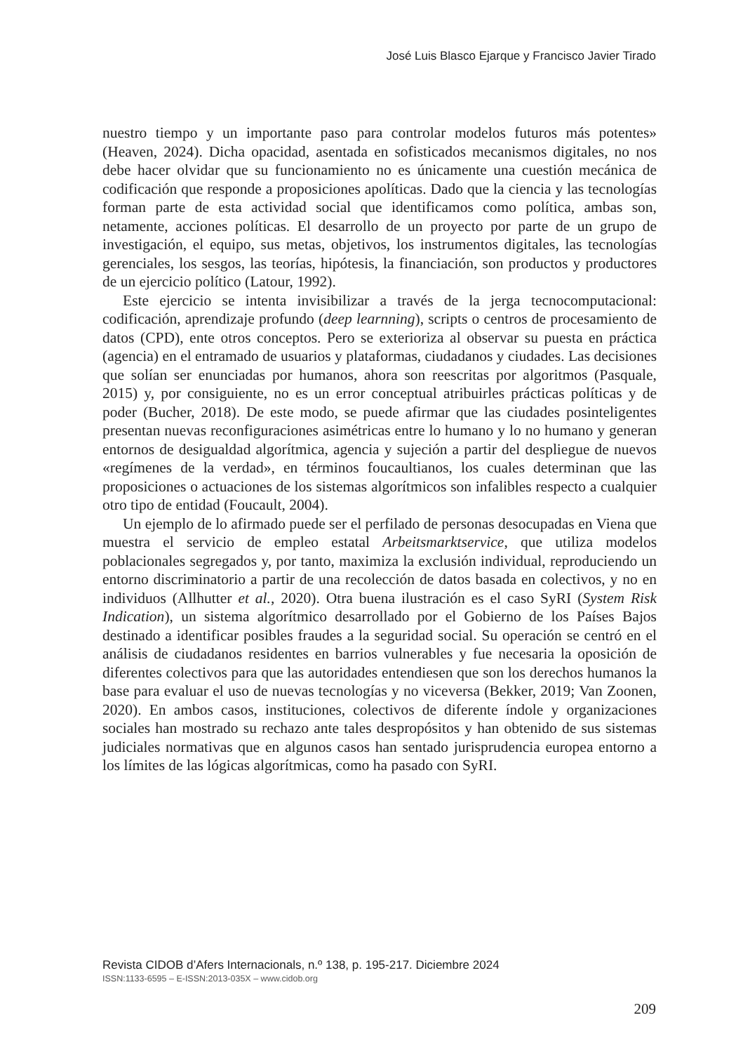José Luis Blasco Ejarque y Francisco Javier Tirado
nuestro tiempo y un importante paso para controlar modelos futuros más potentes» (Heaven, 2024). Dicha opacidad, asentada en sofisticados mecanismos digitales, no nos debe hacer olvidar que su funcionamiento no es únicamente una cuestión mecánica de codificación que responde a proposiciones apolíticas. Dado que la ciencia y las tecnologías forman parte de esta actividad social que identificamos como política, ambas son, netamente, acciones políticas. El desarrollo de un proyecto por parte de un grupo de investigación, el equipo, sus metas, objetivos, los instrumentos digitales, las tecnologías gerenciales, los sesgos, las teorías, hipótesis, la financiación, son productos y productores de un ejercicio político (Latour, 1992).
Este ejercicio se intenta invisibilizar a través de la jerga tecnocomputacional: codificación, aprendizaje profundo (deep learnning), scripts o centros de procesamiento de datos (CPD), ente otros conceptos. Pero se exterioriza al observar su puesta en práctica (agencia) en el entramado de usuarios y plataformas, ciudadanos y ciudades. Las decisiones que solían ser enunciadas por humanos, ahora son reescritas por algoritmos (Pasquale, 2015) y, por consiguiente, no es un error conceptual atribuirles prácticas políticas y de poder (Bucher, 2018). De este modo, se puede afirmar que las ciudades posinteligentes presentan nuevas reconfiguraciones asimétricas entre lo humano y lo no humano y generan entornos de desigualdad algorítmica, agencia y sujeción a partir del despliegue de nuevos «regímenes de la verdad», en términos foucaultianos, los cuales determinan que las proposiciones o actuaciones de los sistemas algorítmicos son infalibles respecto a cualquier otro tipo de entidad (Foucault, 2004).
Un ejemplo de lo afirmado puede ser el perfilado de personas desocupadas en Viena que muestra el servicio de empleo estatal Arbeitsmarktservice, que utiliza modelos poblacionales segregados y, por tanto, maximiza la exclusión individual, reproduciendo un entorno discriminatorio a partir de una recolección de datos basada en colectivos, y no en individuos (Allhutter et al., 2020). Otra buena ilustración es el caso SyRI (System Risk Indication), un sistema algorítmico desarrollado por el Gobierno de los Países Bajos destinado a identificar posibles fraudes a la seguridad social. Su operación se centró en el análisis de ciudadanos residentes en barrios vulnerables y fue necesaria la oposición de diferentes colectivos para que las autoridades entendiesen que son los derechos humanos la base para evaluar el uso de nuevas tecnologías y no viceversa (Bekker, 2019; Van Zoonen, 2020). En ambos casos, instituciones, colectivos de diferente índole y organizaciones sociales han mostrado su rechazo ante tales despropósitos y han obtenido de sus sistemas judiciales normativas que en algunos casos han sentado jurisprudencia europea entorno a los límites de las lógicas algorítmicas, como ha pasado con SyRI.
Revista CIDOB d’Afers Internacionals, n.º 138, p. 195-217. Diciembre 2024
ISSN:1133-6595 – E-ISSN:2013-035X – www.cidob.org
209